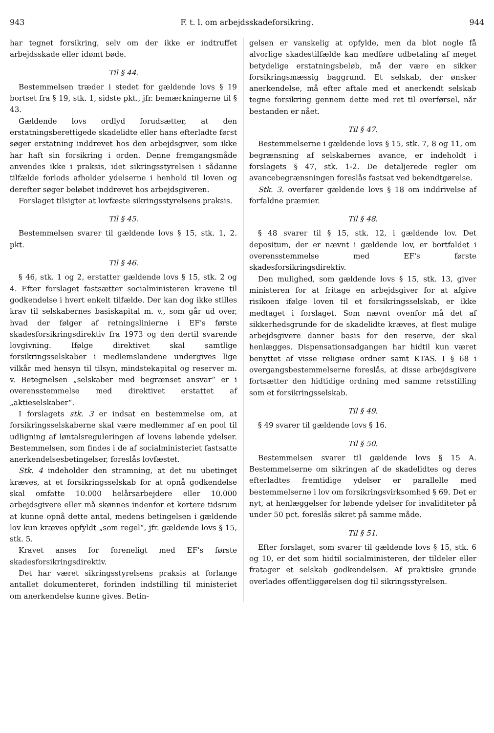943 F. t. l. om arbejdsskadeforsikring. 944
har tegnet forsikring, selv om der ikke er indtruffet arbejdsskade eller idømt bøde.
Til § 44.
Bestemmelsen træder i stedet for gældende lovs § 19 bortset fra § 19, stk. 1, sidste pkt., jfr. bemærkningerne til § 43.
Gældende lovs ordlyd forudsætter, at den erstatningsberettigede skadelidte eller hans efterladte først søger erstatning inddrevet hos den arbejdsgiver, som ikke har haft sin forsikring i orden. Denne fremgangsmåde anvendes ikke i praksis, idet sikringsstyrelsen i sådanne tilfælde forlods afholder ydelserne i henhold til loven og derefter søger beløbet inddrevet hos arbejdsgiveren.
Forslaget tilsigter at lovfæste sikringsstyrelsens praksis.
Til § 45.
Bestemmelsen svarer til gældende lovs § 15, stk. 1, 2. pkt.
Til § 46.
§ 46, stk. 1 og 2, erstatter gældende lovs § 15, stk. 2 og 4. Efter forslaget fastsætter socialministeren kravene til godkendelse i hvert enkelt tilfælde. Der kan dog ikke stilles krav til selskabernes basiskapital m. v., som går ud over, hvad der følger af retningslinierne i EF's første skadesforsikringsdirektiv fra 1973 og den dertil svarende lovgivning. Ifølge direktivet skal samtlige forsikringsselskaber i medlemslandene undergives lige vilkår med hensyn til tilsyn, mindstekapital og reserver m. v. Betegnelsen „selskaber med begrænset ansvar“ er i overensstemmelse med direktivet erstattet af „aktieselskaber“.
I forslagets stk. 3 er indsat en bestemmelse om, at forsikringsselskaberne skal være medlemmer af en pool til udligning af løntalsreguleringen af lovens løbende ydelser. Bestemmelsen, som findes i de af socialministeriet fastsatte anerkendelsesbetingelser, foreslås lovfæstet.
Stk. 4 indeholder den stramning, at det nu ubetinget kræves, at et forsikringsselskab for at opnå godkendelse skal omfatte 10.000 helårsarbejdere eller 10.000 arbejdsgivere eller må skønnes indenfor et kortere tidsrum at kunne opnå dette antal, medens betingelsen i gældende lov kun kræves opfyldt „som regel“, jfr. gældende lovs § 15, stk. 5.
Kravet anses for foreneligt med EF's første skadesforsikringsdirektiv.
Det har været sikringsstyrelsens praksis at forlange antallet dokumenteret, forinden indstilling til ministeriet om anerkendelse kunne gives. Betin-
gelsen er vanskelig at opfylde, men da blot nogle få alvorlige skadestilfælde kan medføre udbetaling af meget betydelige erstatningsbeløb, må der være en sikker forsikringsmæssig baggrund. Et selskab, der ønsker anerkendelse, må efter aftale med et anerkendt selskab tegne forsikring gennem dette med ret til overførsel, når bestanden er nået.
Til § 47.
Bestemmelserne i gældende lovs § 15, stk. 7, 8 og 11, om begrænsning af selskabernes avance, er indeholdt i forslagets § 47, stk. 1-2. De detaljerede regler om avancebegrænsningen foreslås fastsat ved bekendtgørelse.
Stk. 3. overfører gældende lovs § 18 om inddrivelse af forfaldne præmier.
Til § 48.
§ 48 svarer til § 15, stk. 12, i gældende lov. Det depositum, der er nævnt i gældende lov, er bortfaldet i overensstemmelse med EF's første skadesforsikringsdirektiv.
Den mulighed, som gældende lovs § 15, stk. 13, giver ministeren for at fritage en arbejdsgiver for at afgive risikoen ifølge loven til et forsikringsselskab, er ikke medtaget i forslaget. Som nævnt ovenfor må det af sikkerhedsgrunde for de skadelidte kræves, at flest mulige arbejdsgivere danner basis for den reserve, der skal henlægges. Dispensationsadgangen har hidtil kun været benyttet af visse religiøse ordner samt KTAS. I § 68 i overgangsbestemmelserne foreslås, at disse arbejdsgivere fortsætter den hidtidige ordning med samme retsstilling som et forsikringsselskab.
Til § 49.
§ 49 svarer til gældende lovs § 16.
Til § 50.
Bestemmelsen svarer til gældende lovs § 15 A. Bestemmelserne om sikringen af de skadelidtes og deres efterladtes fremtidige ydelser er parallelle med bestemmelserne i lov om forsikringsvirksomhed § 69. Det er nyt, at henlæggelser for løbende ydelser for invaliditeter på under 50 pct. foreslås sikret på samme måde.
Til § 51.
Efter forslaget, som svarer til gældende lovs § 15, stk. 6 og 10, er det som hidtil socialministeren, der tildeler eller fratager et selskab godkendelsen. Af praktiske grunde overlades offentliggørelsen dog til sikringsstyrelsen.